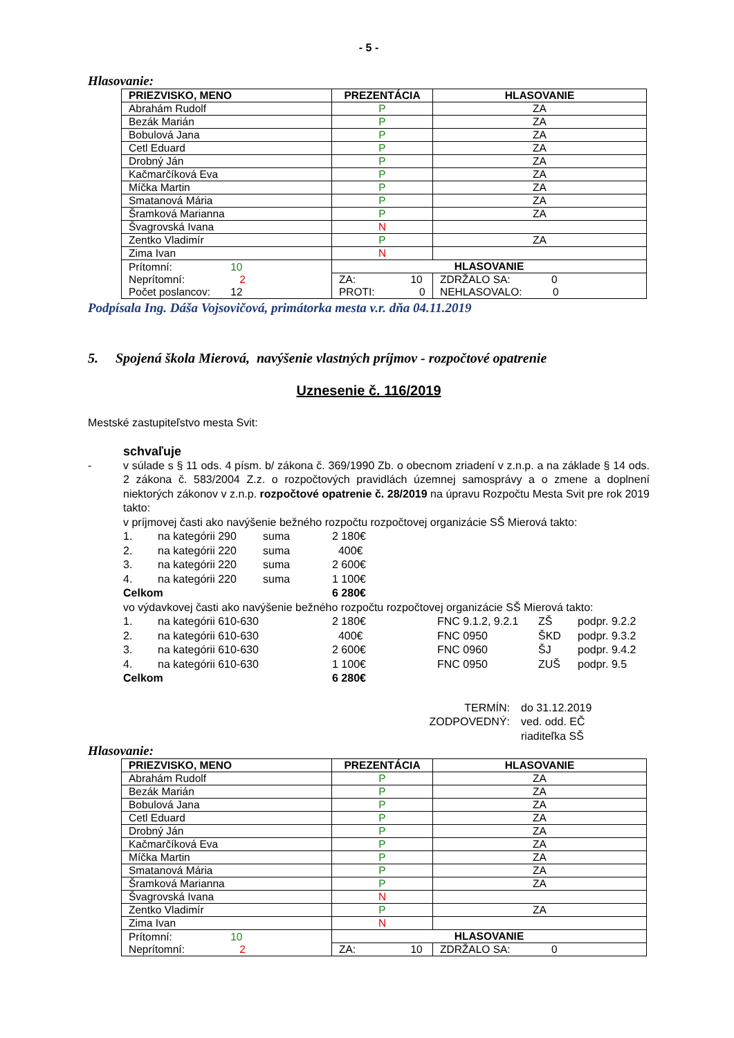- 5 -
Hlasovanie:
| PRIEZVISKO, MENO | PREZENTÁCIA | HLASOVANIE | |
| --- | --- | --- | --- |
| Abrahám Rudolf | P | ZA | |
| Bezák Marián | P | ZA | |
| Bobulová Jana | P | ZA | |
| Cetl Eduard | P | ZA | |
| Drobný Ján | P | ZA | |
| Kačmarčíková Eva | P | ZA | |
| Míčka Martin | P | ZA | |
| Smatanová Mária | P | ZA | |
| Šramková Marianna | P | ZA | |
| Švagrovská Ivana | N | | |
| Zentko Vladimír | P | ZA | |
| Zima Ivan | N | | |
| Prítomní: 10 Neprítomní: 2 Počet poslancov: 12 | HLASOVANIE | | |
| | ZA: 10 PROTI: 0 | | ZDRŽALO SA: 0 NEHLASOVALO: 0 |
Podpísala Ing. Dáša Vojsovičová, primátorka mesta v.r. dňa 04.11.2019
5. Spojená škola Mierová, navýšenie vlastných príjmov - rozpočtové opatrenie
Uznesenie č. 116/2019
Mestské zastupiteľstvo mesta Svit:
schvaľuje
- v súlade s § 11 ods. 4 písm. b/ zákona č. 369/1990 Zb. o obecnom zriadení v z.n.p. a na základe § 14 ods. 2 zákona č. 583/2004 Z.z. o rozpočtových pravidlách územnej samosprávy a o zmene a doplnení niektorých zákonov v z.n.p. rozpočtové opatrenie č. 28/2019 na úpravu Rozpočtu Mesta Svit pre rok 2019 takto:
v príjmovej časti ako navýšenie bežného rozpočtu rozpočtovej organizácie SŠ Mierová takto:
1. na kategórii 290 suma 2 180€
2. na kategórii 220 suma 400€
3. na kategórii 220 suma 2 600€
4. na kategórii 220 suma 1 100€
Celkom 6 280€
vo výdavkovej časti ako navýšenie bežného rozpočtu rozpočtovej organizácie SŠ Mierová takto:
1. na kategórii 610-630 2 180€ FNC 9.1.2, 9.2.1 ZŠ podpr. 9.2.2
2. na kategórii 610-630 400€ FNC 0950 ŠKD podpr. 9.3.2
3. na kategórii 610-630 2 600€ FNC 0960 ŠJ podpr. 9.4.2
4. na kategórii 610-630 1 100€ FNC 0950 ZUŠ podpr. 9.5
Celkom 6 280€
TERMÍN: do 31.12.2019
ZODPOVEDNÝ: ved. odd. EČ
riaditeľka SŠ
Hlasovanie:
| PRIEZVISKO, MENO | PREZENTÁCIA | HLASOVANIE | |
| --- | --- | --- | --- |
| Abrahám Rudolf | P | ZA | |
| Bezák Marián | P | ZA | |
| Bobulová Jana | P | ZA | |
| Cetl Eduard | P | ZA | |
| Drobný Ján | P | ZA | |
| Kačmarčíková Eva | P | ZA | |
| Míčka Martin | P | ZA | |
| Smatanová Mária | P | ZA | |
| Šramková Marianna | P | ZA | |
| Švagrovská Ivana | N | | |
| Zentko Vladimír | P | ZA | |
| Zima Ivan | N | | |
| Prítomní: 10 Neprítomní: 2 | HLASOVANIE | | |
| | ZA: 10 | | ZDRŽALO SA: 0 |